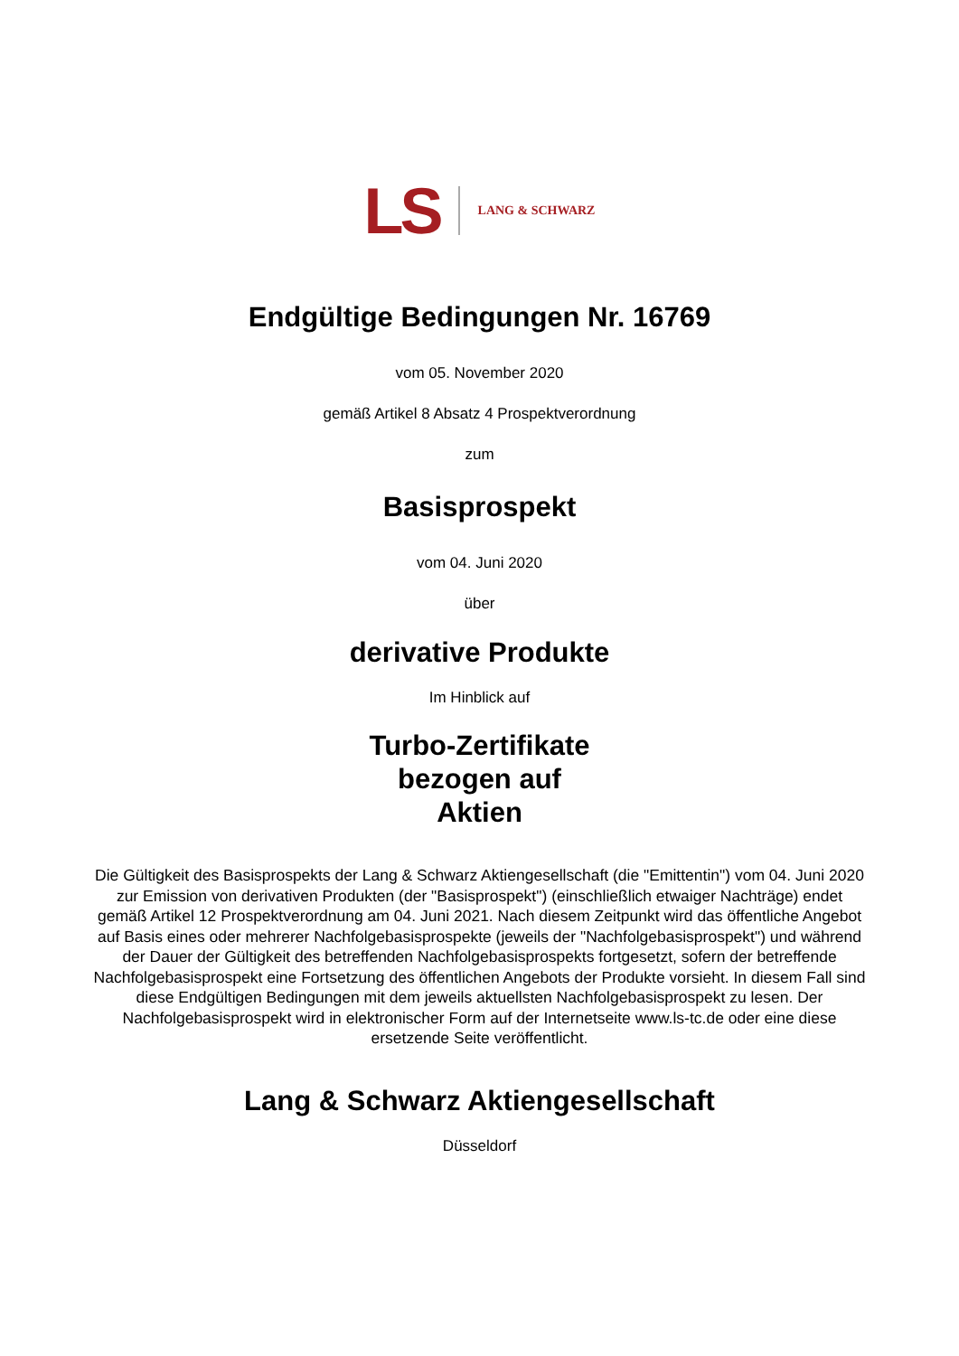LS LANG & SCHWARZ
Endgültige Bedingungen Nr. 16769
vom 05. November 2020
gemäß Artikel 8 Absatz 4 Prospektverordnung
zum
Basisprospekt
vom 04. Juni 2020
über
derivative Produkte
Im Hinblick auf
Turbo-Zertifikate
bezogen auf
Aktien
Die Gültigkeit des Basisprospekts der Lang & Schwarz Aktiengesellschaft (die "Emittentin") vom 04. Juni 2020 zur Emission von derivativen Produkten (der "Basisprospekt") (einschließlich etwaiger Nachträge) endet gemäß Artikel 12 Prospektverordnung am 04. Juni 2021. Nach diesem Zeitpunkt wird das öffentliche Angebot auf Basis eines oder mehrerer Nachfolgebasisprospekte (jeweils der "Nachfolgebasisprospekt") und während der Dauer der Gültigkeit des betreffenden Nachfolgebasisprospekts fortgesetzt, sofern der betreffende Nachfolgebasisprospekt eine Fortsetzung des öffentlichen Angebots der Produkte vorsieht. In diesem Fall sind diese Endgültigen Bedingungen mit dem jeweils aktuellsten Nachfolgebasisprospekt zu lesen. Der Nachfolgebasisprospekt wird in elektronischer Form auf der Internetseite www.ls-tc.de oder eine diese ersetzende Seite veröffentlicht.
Lang & Schwarz Aktiengesellschaft
Düsseldorf